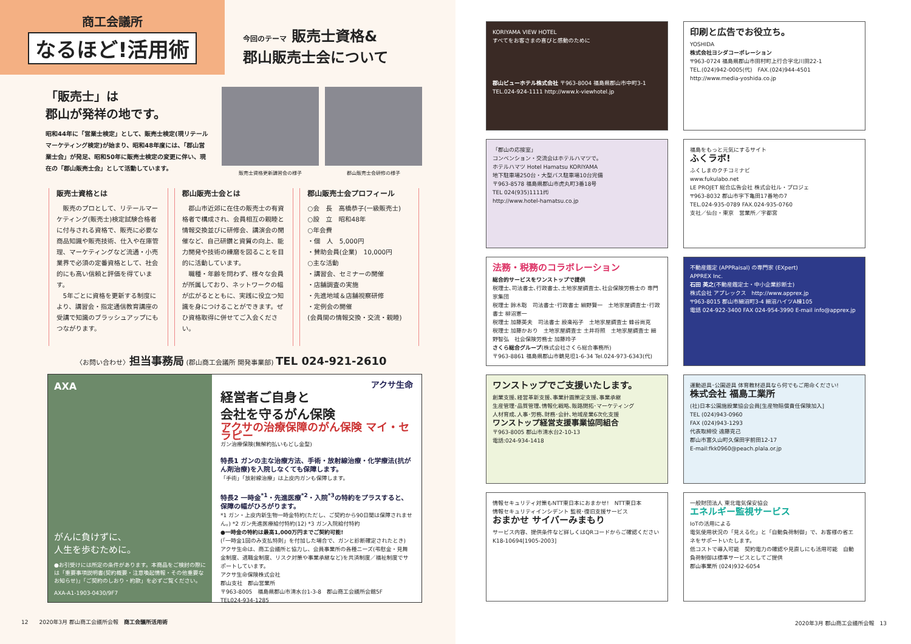商工会議所
なるほど!活用術
今回のテーマ 販売士資格&
郡山販売士会について
「販売士」は
郡山が発祥の地です。
昭和44年に「営業士検定」として、販売士検定(現リテールマーケティング検定)が始まり、昭和48年度には、「郡山営業士会」が発足、昭和50年に販売士検定の変更に伴い、現在の「郡山販売士会」として活動しています。
販売士資格更新講習会の様子 郡山販売士会研修の様子
販売士資格とは
　販売のプロとして、リテールマーケティング(販売士)検定試験合格者に付与される資格で、販売に必要な商品知識や販売技術、仕入や在庫管理、マーケティングなど流通・小売業界で必須の定番資格として、社会的にも高い信頼と評価を得ています。
　5年ごとに資格を更新する制度により、講習会・指定通信教育講座の受講で知識のブラッシュアップにもつながります。
郡山販売士会とは
　郡山市近郊に在住の販売士の有資格者で構成され、会員相互の親睦と情報交換並びに研修会、講演会の開催など、自己研鑽と資質の向上、能力開発や技術の練磨を図ることを目的に活動しています。
　職種・年齢を問わず、様々な会員が所属しており、ネットワークの幅が広がるとともに、実践に役立つ知識を身につけることができます。ぜひ資格取得に併せてご入会ください。
郡山販売士会プロフィール
○会　長　高橋恭子(一級販売士)
○設　立　昭和48年
○年会費
・個　人　5,000円
・賛助会員(企業)　10,000円
○主な活動
・講習会、セミナーの開催
・店舗調査の実施
・先進地域＆店舗視察研修
・定例会の開催
(会員間の情報交換・交流・親睦)
〈お問い合わせ〉担当事務局 (郡山商工会議所 開発事業部) TEL 024-921-2610
AXA
がんに負けずに、
人生を歩むために。
●お引受けには所定の条件があります。本商品をご検討の際には「重要事項説明書(契約概要・注意喚起情報・その他重要なお知らせ)」「ご契約のしおり・約款」を必ずご覧ください。
AXA-A1-1903-0430/9F7
アクサ生命
経営者ご自身と
会社を守るがん保険
アクサの治療保障のがん保険 マイ・セラピー
ガン治療保険(無解約払いもどし金型)
特長1 ガンの主な治療方法、手術・放射線治療・化学療法(抗がん剤治療)を入院しなくても保障します。
「手術」「放射線治療」は上皮内ガンも保障します。
特長2 一時金<sup>*1</sup>・先進医療<sup>*2</sup>・入院<sup>*3</sup>の特約をプラスすると、保障の幅がひろがります。
*1 ガン・上皮内新生物一時金特約(ただし、ご契約から90日間は保障されません。) *2 ガン先進医療給付特約(12) *3 ガン入院給付特約
●一時金の特約は最高1,000万円までご契約可能!
(「一時金1回のみ支払特則」を付加した場合で、ガンと診断確定されたとき)
アクサ生命は、商工会議所と協力し、会員事業所の各種ニーズ(弔慰金・見舞金制度、退職金制度、リスク対策や事業承継など)を共済制度／福祉制度でサポートしています。
アクサ生命保険株式会社
郡山支社　郡山営業所
〒963-8005　福島県郡山市清水台1-3-8　郡山商工会議所会館5F
TEL024-934-1285
12　　2020年3月 郡山商工会議所会報　商工会議所活用術
KORIYAMA VIEW HOTEL
すべてをお客さまの喜びと感動のために
郡山ビューホテル株式会社 〒963-8004 福島県郡山市中町3-1 TEL.024-924-1111 http://www.k-viewhotel.jp
印刷と広告でお役立ち。
YOSHIDA
株式会社ヨシダコーポレーション
〒963-0724 福島県郡山市田村町上行合字北川田22-1
TEL.(024)942-0005(代)　FAX.(024)944-4501
http://www.media-yoshida.co.jp
「郡山の応接室」
コンベンション・交流会はホテルハマツで。
ホテルハマツ Hotel Hamatsu KORIYAMA
地下駐車場250台・大型バス駐車場10台完備
〒963-8578 福島県郡山市虎丸町3番18号
TEL 024(935)1111㈹
http://www.hotel-hamatsu.co.jp
福島をもっと元気にするサイト
ふくラボ!
ふくしまのクチコミナビ
www.fukulabo.net
LE PROJET 総合広告会社 株式会社ル・プロジェ
〒963-8032 郡山市字下亀田17番地の7
TEL.024-935-0789 FAX.024-935-0760
支社／仙台・東京　営業所／宇都宮
法務・税務のコラボレーション
総合的サービスをワンストップで提供
税理士､司法書士､行政書士､土地家屋調査士､社会保険労務士の 専門家集団
税理士 鈴木聡　司法書士･行政書士 細野賢一　土地家屋調査士･行政書士 柳沼憲一
税理士 加藤英夫　司法書士 設楽裕子　土地家屋調査士 蜂谷尚克
税理士 加藤かおり　土地家屋調査士 土井将照　土地家屋調査士 細野智弘　社会保険労務士 加藤玲子
さくら総合グループ(株式会社さくら総合事務所)
〒963-8861 福島県郡山市鶴見坦1-6-34 Tel.024-973-6343(代)
不動産鑑定 (APPRaisal) の専門家 (EXpert)
APPREX Inc.
石田 英之(不動産鑑定士・中小企業診断士)
株式会社 アプレックス　http://www.apprex.jp
〒963-8015 郡山市細沼町3-4 細沼ハイツA棟105
電話 024-922-3400 FAX 024-954-3990 E-mail info@apprex.jp
ワンストップでご支援いたします。
創業支援､経営革新支援､事業計画策定支援､事業承継
生産管理･品質管理､情報化戦略､販路開拓･マーケティング
人材育成､人事･労務､財務･会計､地域産業6次化支援
ワンストップ経営支援事業協同組合
〒963-8005 郡山市清水台2-10-13
電話:024-934-1418
運動遊具･公園遊具 体育教材遊具なら何でもご用命ください!
株式会社 福島工業所
(社)日本公園施設業協会会員[生産物賠償責任保険加入]
TEL (024)943-0960
FAX (024)943-1293
代表取締役 遠藤克己
郡山市富久山町久保田字前田12-17
E-mail:fkk0960@peach.plala.or.jp
情報セキュリティ対策もNTT東日本におまかせ!　NTT東日本
情報セキュリティインシデント 監視･復旧支援サービス
おまかせ サイバーみまもり
サービス内容、提供条件など詳しくはQRコードからご確認ください
K18-10694[1905-2003]
一般財団法人 東北電気保安協会
エネルギー監視サービス
IoTの活用による
電気使用状況の「見える化」と「自動負荷制御」で、お客様の省エネをサポートいたします。
低コストで導入可能　契約電力の確認や見直しにも活用可能　自動負荷制御は標準サービスとしてご提供
郡山事業所 (024)932-6054
2020年3月 郡山商工会議所会報　13